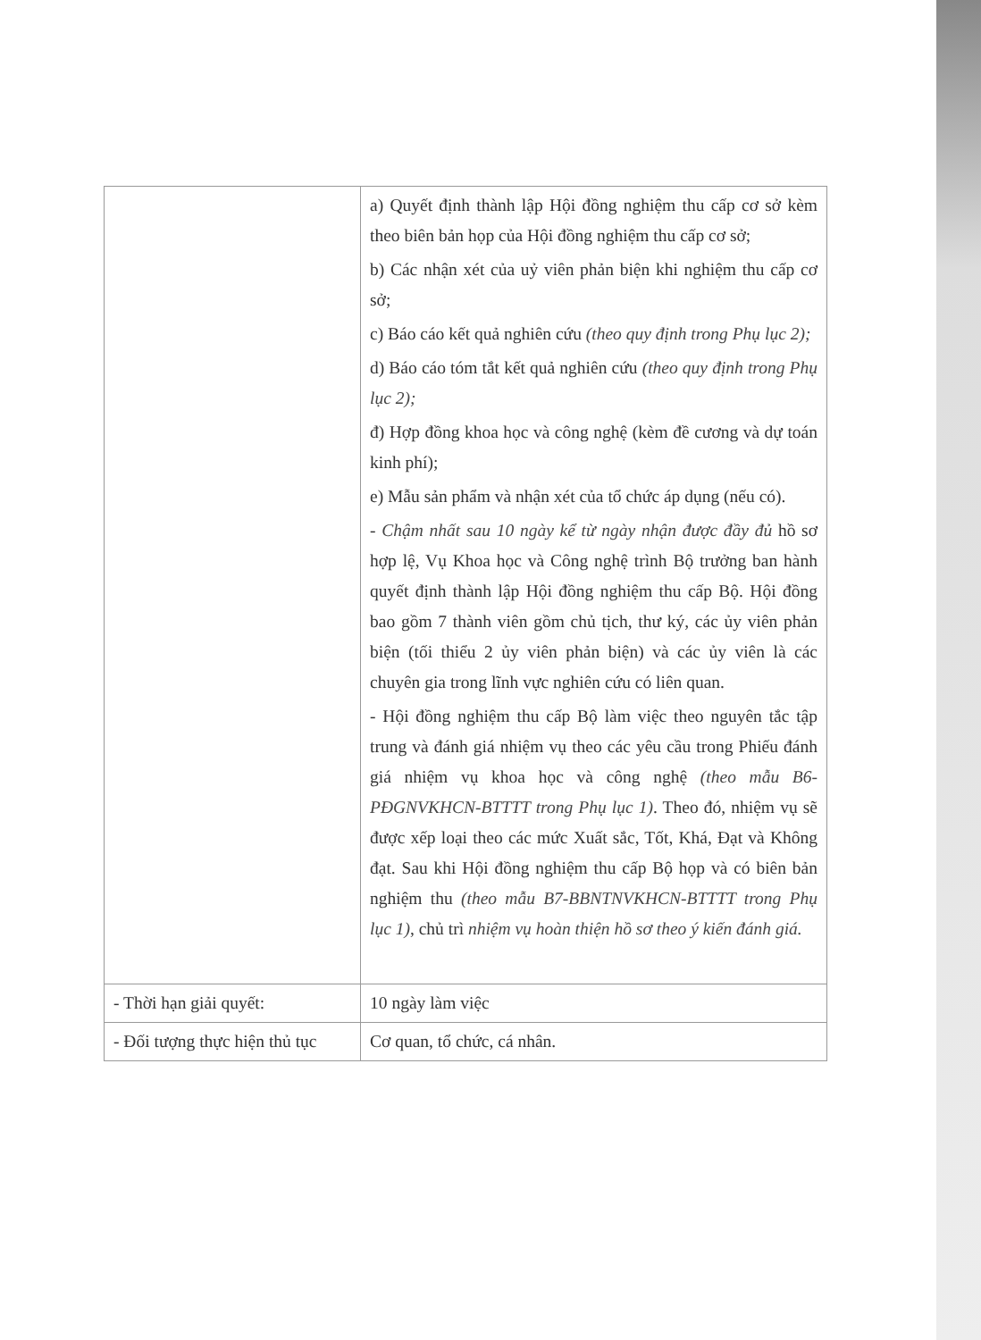| | a) Quyết định thành lập Hội đồng nghiệm thu cấp cơ sở kèm theo biên bản họp của Hội đồng nghiệm thu cấp cơ sở; b) Các nhận xét của uỷ viên phản biện khi nghiệm thu cấp cơ sở; c) Báo cáo kết quả nghiên cứu (theo quy định trong Phụ lục 2); d) Báo cáo tóm tắt kết quả nghiên cứu (theo quy định trong Phụ lục 2); đ) Hợp đồng khoa học và công nghệ (kèm đề cương và dự toán kinh phí); e) Mẫu sản phẩm và nhận xét của tổ chức áp dụng (nếu có). - Chậm nhất sau 10 ngày kể từ ngày nhận được đầy đủ hồ sơ hợp lệ, Vụ Khoa học và Công nghệ trình Bộ trưởng ban hành quyết định thành lập Hội đồng nghiệm thu cấp Bộ. Hội đồng bao gồm 7 thành viên gồm chủ tịch, thư ký, các ủy viên phản biện (tối thiểu 2 ủy viên phản biện) và các ủy viên là các chuyên gia trong lĩnh vực nghiên cứu có liên quan. - Hội đồng nghiệm thu cấp Bộ làm việc theo nguyên tắc tập trung và đánh giá nhiệm vụ theo các yêu cầu trong Phiếu đánh giá nhiệm vụ khoa học và công nghệ (theo mẫu B6-PĐGNVKHCN-BTTTT trong Phụ lục 1) . Theo đó, nhiệm vụ sẽ được xếp loại theo các mức Xuất sắc, Tốt, Khá, Đạt và Không đạt. Sau khi Hội đồng nghiệm thu cấp Bộ họp và có biên bản nghiệm thu (theo mẫu B7-BBNTNVKHCN-BTTTT trong Phụ lục 1) , chủ trì nhiệm vụ hoàn thiện hồ sơ theo ý kiến đánh giá. |
| - Thời hạn giải quyết: | 10 ngày làm việc |
| - Đối tượng thực hiện thủ tục | Cơ quan, tổ chức, cá nhân. |